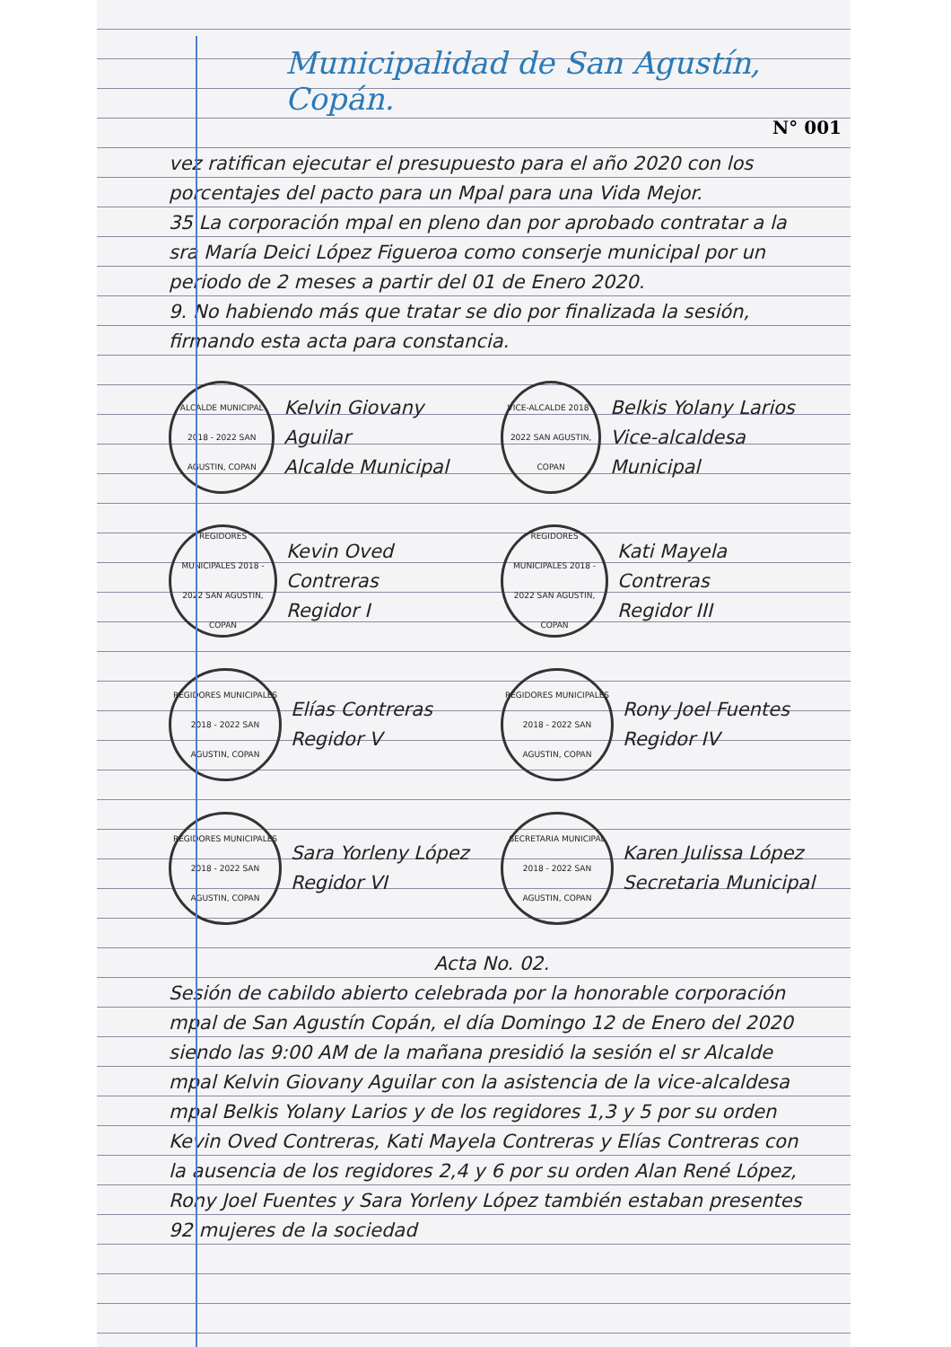Municipalidad de San Agustín, Copán.
N° 001
vez ratifican ejecutar el presupuesto para el año 2020 con los porcentajes del pacto para un Mpal para una Vida Mejor.
35 La corporación mpal en pleno dan por aprobado contratar a la sra María Deici López Figueroa como conserje municipal por un periodo de 2 meses a partir del 01 de Enero 2020.
9. No habiendo más que tratar se dio por finalizada la sesión, firmando esta acta para constancia.
ALCALDE MUNICIPAL 2018 - 2022 SAN AGUSTIN, COPAN
Kelvin Giovany Aguilar
Alcalde Municipal
VICE-ALCALDE 2018 - 2022 SAN AGUSTIN, COPAN
Belkis Yolany Larios
Vice-alcaldesa Municipal
REGIDORES MUNICIPALES 2018 - 2022 SAN AGUSTIN, COPAN
Kevin Oved Contreras
Regidor I
REGIDORES MUNICIPALES 2018 - 2022 SAN AGUSTIN, COPAN
Kati Mayela Contreras
Regidor III
REGIDORES MUNICIPALES 2018 - 2022 SAN AGUSTIN, COPAN
Elías Contreras
Regidor V
REGIDORES MUNICIPALES 2018 - 2022 SAN AGUSTIN, COPAN
Rony Joel Fuentes
Regidor IV
REGIDORES MUNICIPALES 2018 - 2022 SAN AGUSTIN, COPAN
Sara Yorleny López
Regidor VI
SECRETARIA MUNICIPAL 2018 - 2022 SAN AGUSTIN, COPAN
Karen Julissa López
Secretaria Municipal
Acta No. 02.
Sesión de cabildo abierto celebrada por la honorable corporación mpal de San Agustín Copán, el día Domingo 12 de Enero del 2020 siendo las 9:00 AM de la mañana presidió la sesión el sr Alcalde mpal Kelvin Giovany Aguilar con la asistencia de la vice-alcaldesa mpal Belkis Yolany Larios y de los regidores 1,3 y 5 por su orden Kevin Oved Contreras, Kati Mayela Contreras y Elías Contreras con la ausencia de los regidores 2,4 y 6 por su orden Alan René López, Rony Joel Fuentes y Sara Yorleny López también estaban presentes 92 mujeres de la sociedad